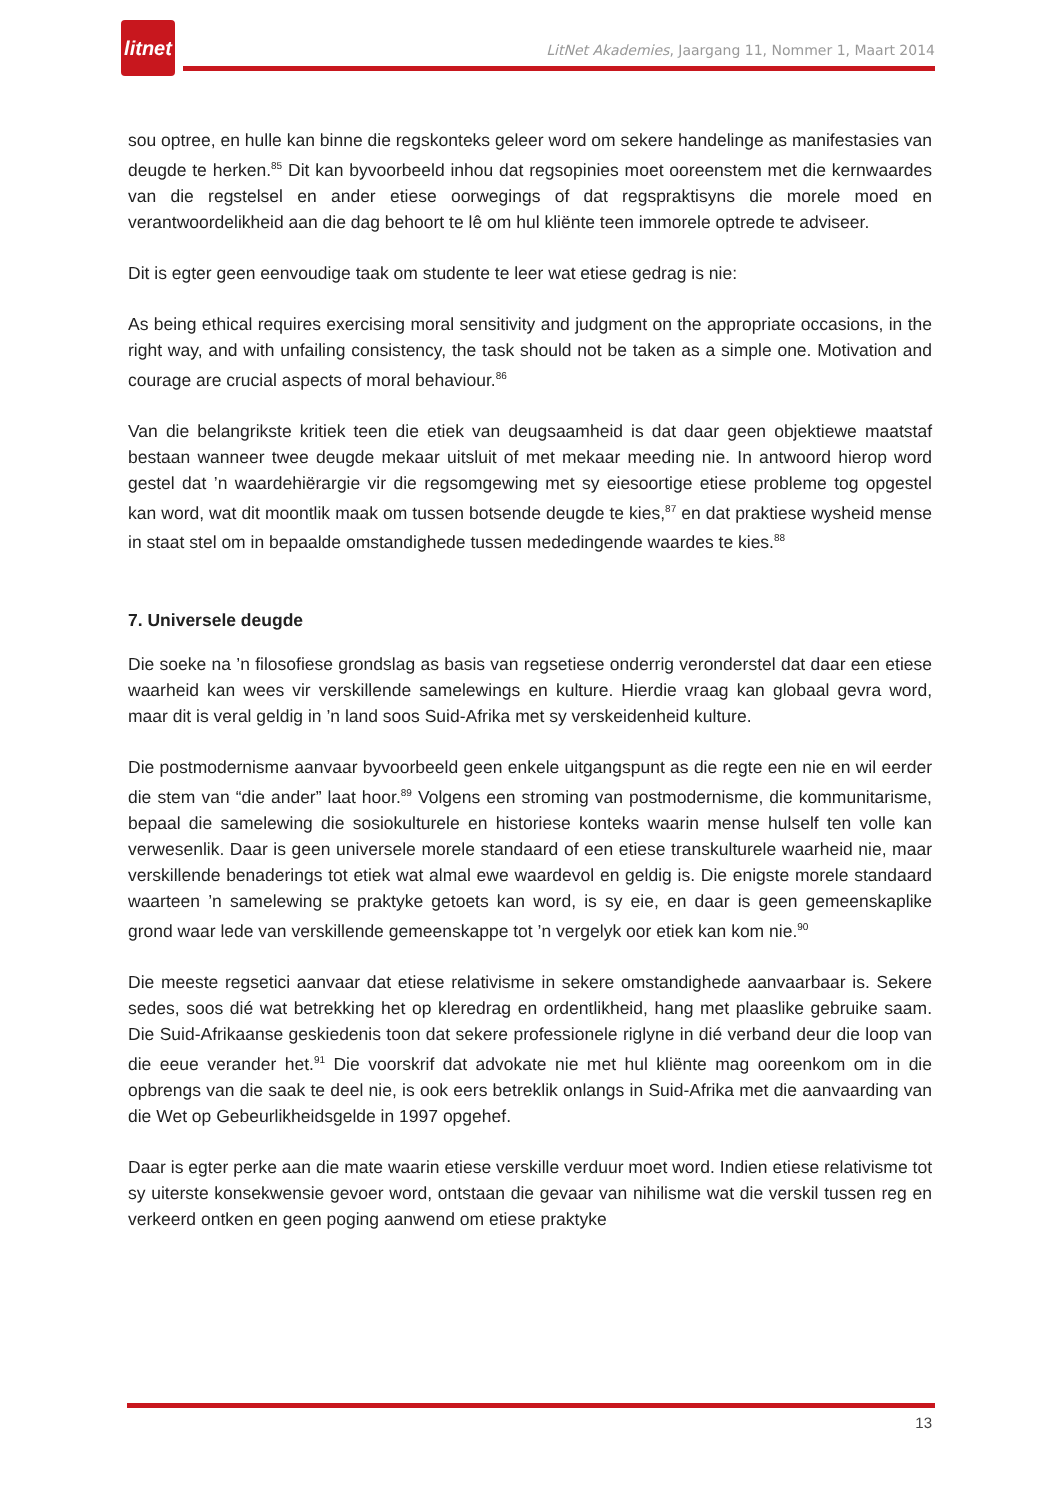litnet
LitNet Akademies, Jaargang 11, Nommer 1, Maart 2014
sou optree, en hulle kan binne die regskonteks geleer word om sekere handelinge as manifestasies van deugde te herken.<sup>85</sup> Dit kan byvoorbeeld inhou dat regsopinies moet ooreenstem met die kernwaardes van die regstelsel en ander etiese oorwegings of dat regspraktisyns die morele moed en verantwoordelikheid aan die dag behoort te lê om hul kliënte teen immorele optrede te adviseer.
Dit is egter geen eenvoudige taak om studente te leer wat etiese gedrag is nie:
As being ethical requires exercising moral sensitivity and judgment on the appropriate occasions, in the right way, and with unfailing consistency, the task should not be taken as a simple one. Motivation and courage are crucial aspects of moral behaviour.<sup>86</sup>
Van die belangrikste kritiek teen die etiek van deugsaamheid is dat daar geen objektiewe maatstaf bestaan wanneer twee deugde mekaar uitsluit of met mekaar meeding nie. In antwoord hierop word gestel dat ’n waardehiërargie vir die regsomgewing met sy eiesoortige etiese probleme tog opgestel kan word, wat dit moontlik maak om tussen botsende deugde te kies,<sup>87</sup> en dat praktiese wysheid mense in staat stel om in bepaalde omstandighede tussen mededingende waardes te kies.<sup>88</sup>
7. Universele deugde
Die soeke na ’n filosofiese grondslag as basis van regsetiese onderrig veronderstel dat daar een etiese waarheid kan wees vir verskillende samelewings en kulture. Hierdie vraag kan globaal gevra word, maar dit is veral geldig in ’n land soos Suid-Afrika met sy verskeidenheid kulture.
Die postmodernisme aanvaar byvoorbeeld geen enkele uitgangspunt as die regte een nie en wil eerder die stem van “die ander” laat hoor.<sup>89</sup> Volgens een stroming van postmodernisme, die kommunitarisme, bepaal die samelewing die sosiokulturele en historiese konteks waarin mense hulself ten volle kan verwesenlik. Daar is geen universele morele standaard of een etiese transkulturele waarheid nie, maar verskillende benaderings tot etiek wat almal ewe waardevol en geldig is. Die enigste morele standaard waarteen ’n samelewing se praktyke getoets kan word, is sy eie, en daar is geen gemeenskaplike grond waar lede van verskillende gemeenskappe tot ’n vergelyk oor etiek kan kom nie.<sup>90</sup>
Die meeste regsetici aanvaar dat etiese relativisme in sekere omstandighede aanvaarbaar is. Sekere sedes, soos dié wat betrekking het op kleredrag en ordentlikheid, hang met plaaslike gebruike saam. Die Suid-Afrikaanse geskiedenis toon dat sekere professionele riglyne in dié verband deur die loop van die eeue verander het.<sup>91</sup> Die voorskrif dat advokate nie met hul kliënte mag ooreenkom om in die opbrengs van die saak te deel nie, is ook eers betreklik onlangs in Suid-Afrika met die aanvaarding van die Wet op Gebeurlikheidsgelde in 1997 opgehef.
Daar is egter perke aan die mate waarin etiese verskille verduur moet word. Indien etiese relativisme tot sy uiterste konsekwensie gevoer word, ontstaan die gevaar van nihilisme wat die verskil tussen reg en verkeerd ontken en geen poging aanwend om etiese praktyke
13